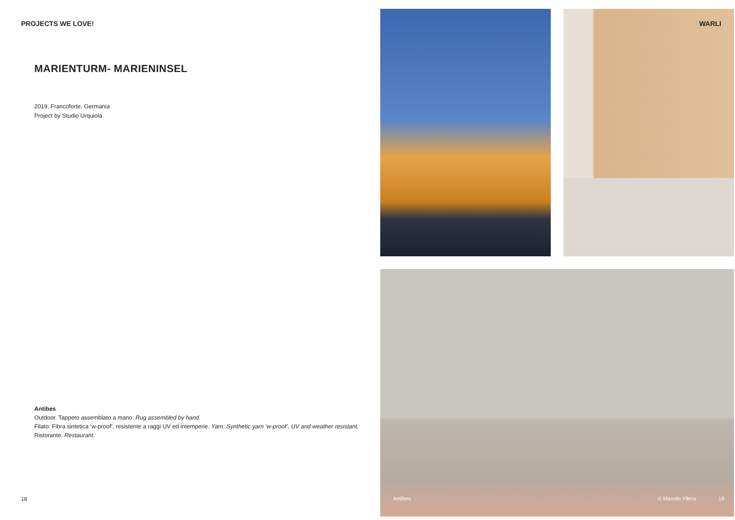PROJECTS WE LOVE!
MARIENTURM- MARIENINSEL
2019, Francoforte, Germania
Project by Studio Urquiola
Antibes
Outdoor. Tappeto assemblato a mano. Rug assembled by hand.
Filato: Fibra sintetica ‘w-proof’, resistente a raggi UV ed intemperie. Yarn: Synthetic yarn ‘w-proof’, UV and weather resistant.
Ristorante. Restaurant.
18
WARLI
Antibes © Manolo Yllera 19